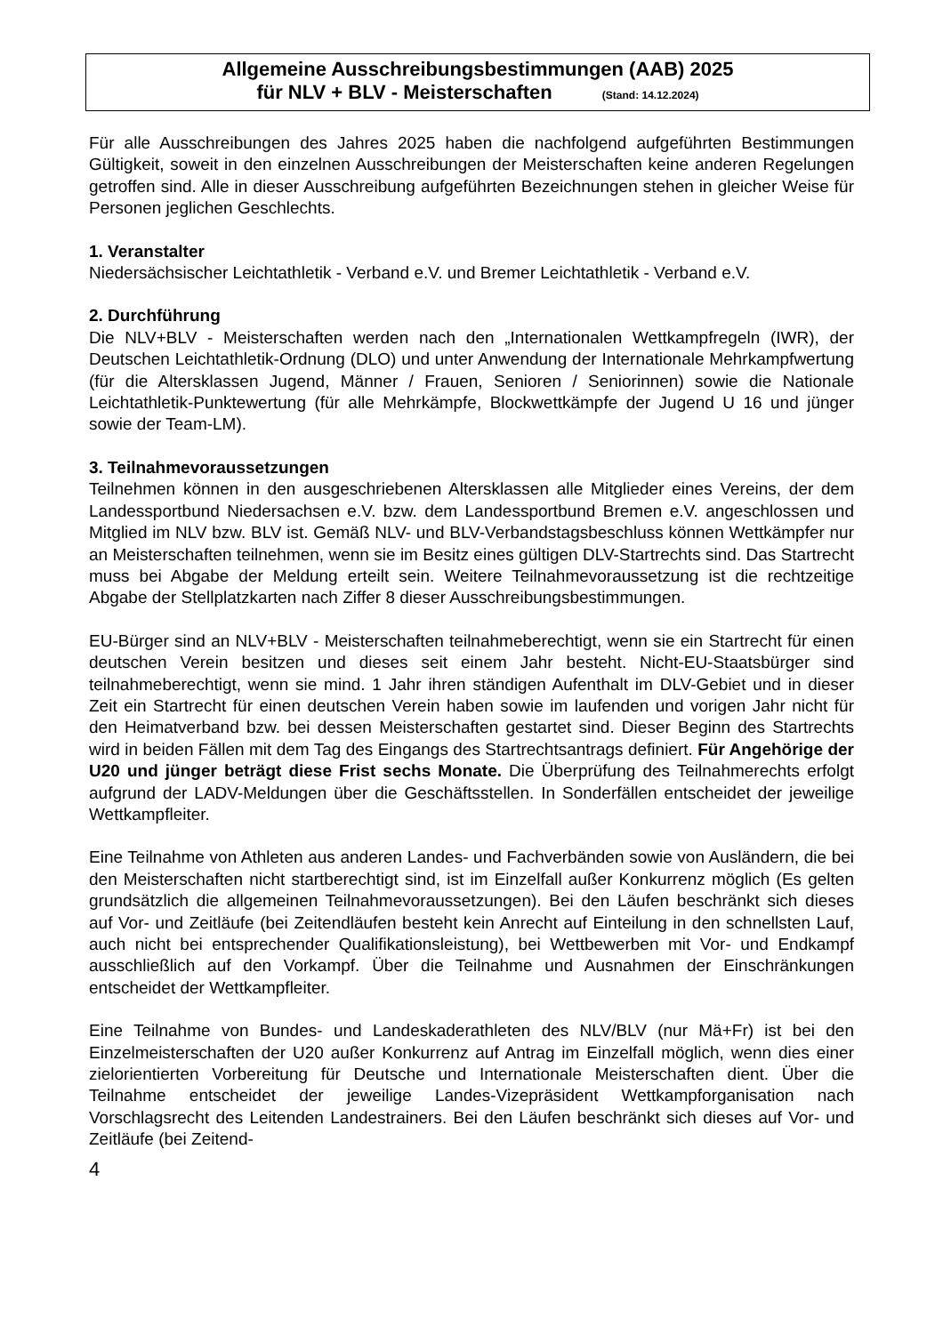Allgemeine Ausschreibungsbestimmungen (AAB) 2025
für NLV + BLV - Meisterschaften (Stand: 14.12.2024)
Für alle Ausschreibungen des Jahres 2025 haben die nachfolgend aufgeführten Bestimmungen Gültigkeit, soweit in den einzelnen Ausschreibungen der Meisterschaften keine anderen Regelungen getroffen sind. Alle in dieser Ausschreibung aufgeführten Bezeichnungen stehen in gleicher Weise für Personen jeglichen Geschlechts.
1. Veranstalter
Niedersächsischer Leichtathletik - Verband e.V. und Bremer Leichtathletik - Verband e.V.
2. Durchführung
Die NLV+BLV - Meisterschaften werden nach den „Internationalen Wettkampfregeln (IWR), der Deutschen Leichtathletik-Ordnung (DLO) und unter Anwendung der Internationale Mehrkampfwertung (für die Altersklassen Jugend, Männer / Frauen, Senioren / Seniorinnen) sowie die Nationale Leichtathletik-Punktewertung (für alle Mehrkämpfe, Blockwettkämpfe der Jugend U 16 und jünger sowie der Team-LM).
3. Teilnahmevoraussetzungen
Teilnehmen können in den ausgeschriebenen Altersklassen alle Mitglieder eines Vereins, der dem Landessportbund Niedersachsen e.V. bzw. dem Landessportbund Bremen e.V. angeschlossen und Mitglied im NLV bzw. BLV ist. Gemäß NLV- und BLV-Verbandstagsbeschluss können Wettkämpfer nur an Meisterschaften teilnehmen, wenn sie im Besitz eines gültigen DLV-Startrechts sind. Das Startrecht muss bei Abgabe der Meldung erteilt sein. Weitere Teilnahmevoraussetzung ist die rechtzeitige Abgabe der Stellplatzkarten nach Ziffer 8 dieser Ausschreibungsbestimmungen.
EU-Bürger sind an NLV+BLV - Meisterschaften teilnahmeberechtigt, wenn sie ein Startrecht für einen deutschen Verein besitzen und dieses seit einem Jahr besteht. Nicht-EU-Staatsbürger sind teilnahmeberechtigt, wenn sie mind. 1 Jahr ihren ständigen Aufenthalt im DLV-Gebiet und in dieser Zeit ein Startrecht für einen deutschen Verein haben sowie im laufenden und vorigen Jahr nicht für den Heimatverband bzw. bei dessen Meisterschaften gestartet sind. Dieser Beginn des Startrechts wird in beiden Fällen mit dem Tag des Eingangs des Startrechtsantrags definiert. Für Angehörige der U20 und jünger beträgt diese Frist sechs Monate. Die Überprüfung des Teilnahmerechts erfolgt aufgrund der LADV-Meldungen über die Geschäftsstellen. In Sonderfällen entscheidet der jeweilige Wettkampfleiter.
Eine Teilnahme von Athleten aus anderen Landes- und Fachverbänden sowie von Ausländern, die bei den Meisterschaften nicht startberechtigt sind, ist im Einzelfall außer Konkurrenz möglich (Es gelten grundsätzlich die allgemeinen Teilnahmevoraussetzungen). Bei den Läufen beschränkt sich dieses auf Vor- und Zeitläufe (bei Zeitendläufen besteht kein Anrecht auf Einteilung in den schnellsten Lauf, auch nicht bei entsprechender Qualifikationsleistung), bei Wettbewerben mit Vor- und Endkampf ausschließlich auf den Vorkampf. Über die Teilnahme und Ausnahmen der Einschränkungen entscheidet der Wettkampfleiter.
Eine Teilnahme von Bundes- und Landeskaderathleten des NLV/BLV (nur Mä+Fr) ist bei den Einzelmeisterschaften der U20 außer Konkurrenz auf Antrag im Einzelfall möglich, wenn dies einer zielorientierten Vorbereitung für Deutsche und Internationale Meisterschaften dient. Über die Teilnahme entscheidet der jeweilige Landes-Vizepräsident Wettkampforganisation nach Vorschlagsrecht des Leitenden Landestrainers. Bei den Läufen beschränkt sich dieses auf Vor- und Zeitläufe (bei Zeitend-
4